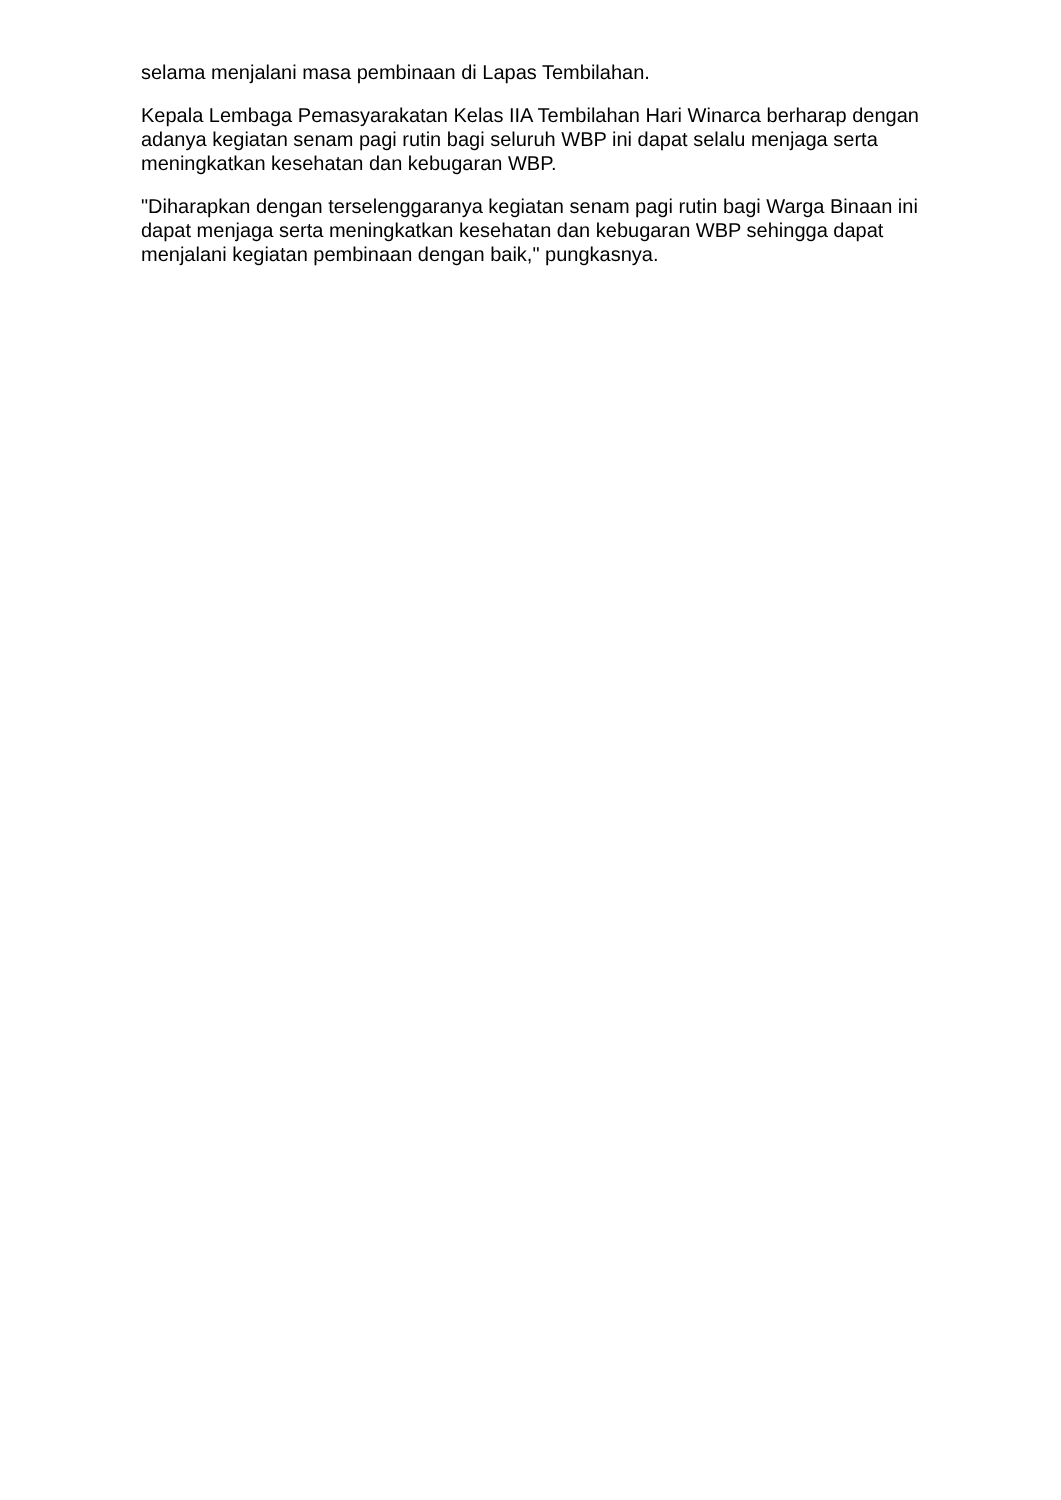selama menjalani masa pembinaan di Lapas Tembilahan.
Kepala Lembaga Pemasyarakatan Kelas IIA Tembilahan Hari Winarca berharap dengan adanya kegiatan senam pagi rutin bagi seluruh WBP ini dapat selalu menjaga serta meningkatkan kesehatan dan kebugaran WBP.
"Diharapkan dengan terselenggaranya kegiatan senam pagi rutin bagi Warga Binaan ini dapat menjaga serta meningkatkan kesehatan dan kebugaran WBP sehingga dapat menjalani kegiatan pembinaan dengan baik," pungkasnya.